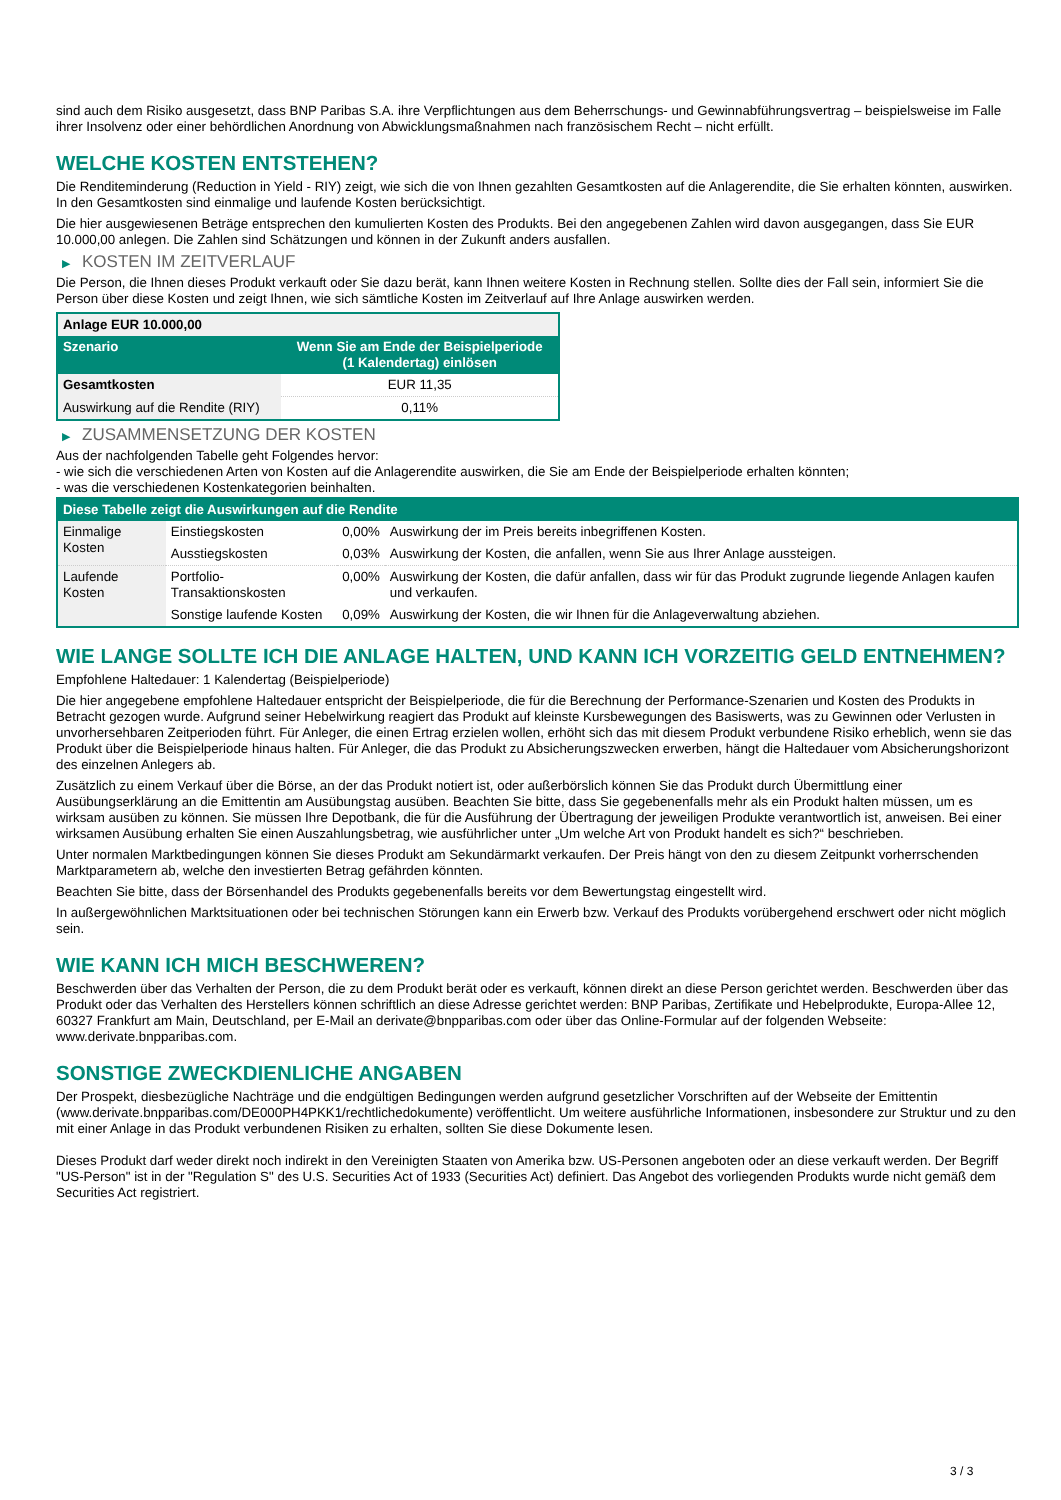sind auch dem Risiko ausgesetzt, dass BNP Paribas S.A. ihre Verpflichtungen aus dem Beherrschungs- und Gewinnabführungsvertrag – beispielsweise im Falle ihrer Insolvenz oder einer behördlichen Anordnung von Abwicklungsmaßnahmen nach französischem Recht – nicht erfüllt.
WELCHE KOSTEN ENTSTEHEN?
Die Renditeminderung (Reduction in Yield - RIY) zeigt, wie sich die von Ihnen gezahlten Gesamtkosten auf die Anlagerendite, die Sie erhalten könnten, auswirken. In den Gesamtkosten sind einmalige und laufende Kosten berücksichtigt.
Die hier ausgewiesenen Beträge entsprechen den kumulierten Kosten des Produkts. Bei den angegebenen Zahlen wird davon ausgegangen, dass Sie EUR 10.000,00 anlegen. Die Zahlen sind Schätzungen und können in der Zukunft anders ausfallen.
▶ KOSTEN IM ZEITVERLAUF
Die Person, die Ihnen dieses Produkt verkauft oder Sie dazu berät, kann Ihnen weitere Kosten in Rechnung stellen. Sollte dies der Fall sein, informiert Sie die Person über diese Kosten und zeigt Ihnen, wie sich sämtliche Kosten im Zeitverlauf auf Ihre Anlage auswirken werden.
| Anlage EUR 10.000,00 | |
| --- | --- |
| Szenario | Wenn Sie am Ende der Beispielperiode (1 Kalendertag) einlösen |
| Gesamtkosten | EUR 11,35 |
| Auswirkung auf die Rendite (RIY) | 0,11% |
▶ ZUSAMMENSETZUNG DER KOSTEN
Aus der nachfolgenden Tabelle geht Folgendes hervor:
- wie sich die verschiedenen Arten von Kosten auf die Anlagerendite auswirken, die Sie am Ende der Beispielperiode erhalten könnten;
- was die verschiedenen Kostenkategorien beinhalten.
| Diese Tabelle zeigt die Auswirkungen auf die Rendite | | | |
| --- | --- | --- | --- |
| Einmalige Kosten | Einstiegskosten | 0,00% | Auswirkung der im Preis bereits inbegriffenen Kosten. |
| | Ausstiegskosten | 0,03% | Auswirkung der Kosten, die anfallen, wenn Sie aus Ihrer Anlage aussteigen. |
| Laufende Kosten | Portfolio-Transaktionskosten | 0,00% | Auswirkung der Kosten, die dafür anfallen, dass wir für das Produkt zugrunde liegende Anlagen kaufen und verkaufen. |
| | Sonstige laufende Kosten | 0,09% | Auswirkung der Kosten, die wir Ihnen für die Anlageverwaltung abziehen. |
WIE LANGE SOLLTE ICH DIE ANLAGE HALTEN, UND KANN ICH VORZEITIG GELD ENTNEHMEN?
Empfohlene Haltedauer: 1 Kalendertag (Beispielperiode)
Die hier angegebene empfohlene Haltedauer entspricht der Beispielperiode, die für die Berechnung der Performance-Szenarien und Kosten des Produkts in Betracht gezogen wurde. Aufgrund seiner Hebelwirkung reagiert das Produkt auf kleinste Kursbewegungen des Basiswerts, was zu Gewinnen oder Verlusten in unvorhersehbaren Zeitperioden führt. Für Anleger, die einen Ertrag erzielen wollen, erhöht sich das mit diesem Produkt verbundene Risiko erheblich, wenn sie das Produkt über die Beispielperiode hinaus halten. Für Anleger, die das Produkt zu Absicherungszwecken erwerben, hängt die Haltedauer vom Absicherungshorizont des einzelnen Anlegers ab.
Zusätzlich zu einem Verkauf über die Börse, an der das Produkt notiert ist, oder außerbörslich können Sie das Produkt durch Übermittlung einer Ausübungserklärung an die Emittentin am Ausübungstag ausüben. Beachten Sie bitte, dass Sie gegebenenfalls mehr als ein Produkt halten müssen, um es wirksam ausüben zu können. Sie müssen Ihre Depotbank, die für die Ausführung der Übertragung der jeweiligen Produkte verantwortlich ist, anweisen. Bei einer wirksamen Ausübung erhalten Sie einen Auszahlungsbetrag, wie ausführlicher unter „Um welche Art von Produkt handelt es sich?“ beschrieben.
Unter normalen Marktbedingungen können Sie dieses Produkt am Sekundärmarkt verkaufen. Der Preis hängt von den zu diesem Zeitpunkt vorherrschenden Marktparametern ab, welche den investierten Betrag gefährden könnten.
Beachten Sie bitte, dass der Börsenhandel des Produkts gegebenenfalls bereits vor dem Bewertungstag eingestellt wird.
In außergewöhnlichen Marktsituationen oder bei technischen Störungen kann ein Erwerb bzw. Verkauf des Produkts vorübergehend erschwert oder nicht möglich sein.
WIE KANN ICH MICH BESCHWEREN?
Beschwerden über das Verhalten der Person, die zu dem Produkt berät oder es verkauft, können direkt an diese Person gerichtet werden. Beschwerden über das Produkt oder das Verhalten des Herstellers können schriftlich an diese Adresse gerichtet werden: BNP Paribas, Zertifikate und Hebelprodukte, Europa-Allee 12, 60327 Frankfurt am Main, Deutschland, per E-Mail an derivate@bnpparibas.com oder über das Online-Formular auf der folgenden Webseite: www.derivate.bnpparibas.com.
SONSTIGE ZWECKDIENLICHE ANGABEN
Der Prospekt, diesbezügliche Nachträge und die endgültigen Bedingungen werden aufgrund gesetzlicher Vorschriften auf der Webseite der Emittentin (www.derivate.bnpparibas.com/DE000PH4PKK1/rechtlichedokumente) veröffentlicht. Um weitere ausführliche Informationen, insbesondere zur Struktur und zu den mit einer Anlage in das Produkt verbundenen Risiken zu erhalten, sollten Sie diese Dokumente lesen.
Dieses Produkt darf weder direkt noch indirekt in den Vereinigten Staaten von Amerika bzw. US-Personen angeboten oder an diese verkauft werden. Der Begriff "US-Person" ist in der "Regulation S" des U.S. Securities Act of 1933 (Securities Act) definiert. Das Angebot des vorliegenden Produkts wurde nicht gemäß dem Securities Act registriert.
3 / 3